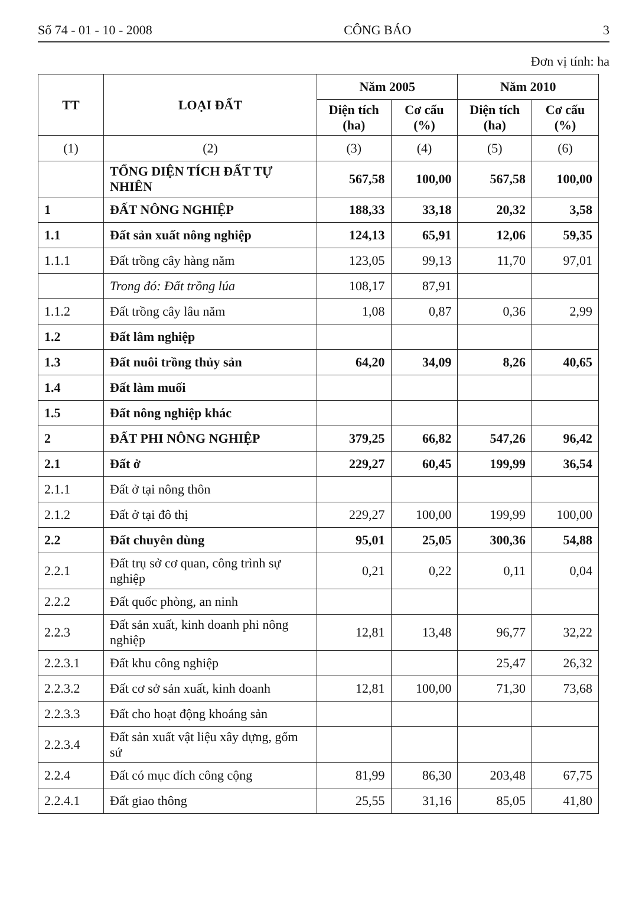Số 74 - 01 - 10 - 2008 CÔNG BÁO 3
Đơn vị tính: ha
| TT | LOẠI ĐẤT | Năm 2005 | | Năm 2010 | |
| --- | --- | --- | --- | --- | --- |
| | | Diện tích (ha) | Cơ cấu (%) | Diện tích (ha) | Cơ cấu (%) |
| (1) | (2) | (3) | (4) | (5) | (6) |
| | TỔNG DIỆN TÍCH ĐẤT TỰ NHIÊN | 567,58 | 100,00 | 567,58 | 100,00 |
| 1 | ĐẤT NÔNG NGHIỆP | 188,33 | 33,18 | 20,32 | 3,58 |
| 1.1 | Đất sản xuất nông nghiệp | 124,13 | 65,91 | 12,06 | 59,35 |
| 1.1.1 | Đất trồng cây hàng năm | 123,05 | 99,13 | 11,70 | 97,01 |
| | Trong đó: Đất trồng lúa | 108,17 | 87,91 | | |
| 1.1.2 | Đất trồng cây lâu năm | 1,08 | 0,87 | 0,36 | 2,99 |
| 1.2 | Đất lâm nghiệp | | | | |
| 1.3 | Đất nuôi trồng thủy sản | 64,20 | 34,09 | 8,26 | 40,65 |
| 1.4 | Đất làm muối | | | | |
| 1.5 | Đất nông nghiệp khác | | | | |
| 2 | ĐẤT PHI NÔNG NGHIỆP | 379,25 | 66,82 | 547,26 | 96,42 |
| 2.1 | Đất ở | 229,27 | 60,45 | 199,99 | 36,54 |
| 2.1.1 | Đất ở tại nông thôn | | | | |
| 2.1.2 | Đất ở tại đô thị | 229,27 | 100,00 | 199,99 | 100,00 |
| 2.2 | Đất chuyên dùng | 95,01 | 25,05 | 300,36 | 54,88 |
| 2.2.1 | Đất trụ sở cơ quan, công trình sự nghiệp | 0,21 | 0,22 | 0,11 | 0,04 |
| 2.2.2 | Đất quốc phòng, an ninh | | | | |
| 2.2.3 | Đất sản xuất, kinh doanh phi nông nghiệp | 12,81 | 13,48 | 96,77 | 32,22 |
| 2.2.3.1 | Đất khu công nghiệp | | | 25,47 | 26,32 |
| 2.2.3.2 | Đất cơ sở sản xuất, kinh doanh | 12,81 | 100,00 | 71,30 | 73,68 |
| 2.2.3.3 | Đất cho hoạt động khoáng sản | | | | |
| 2.2.3.4 | Đất sản xuất vật liệu xây dựng, gốm sứ | | | | |
| 2.2.4 | Đất có mục đích công cộng | 81,99 | 86,30 | 203,48 | 67,75 |
| 2.2.4.1 | Đất giao thông | 25,55 | 31,16 | 85,05 | 41,80 |